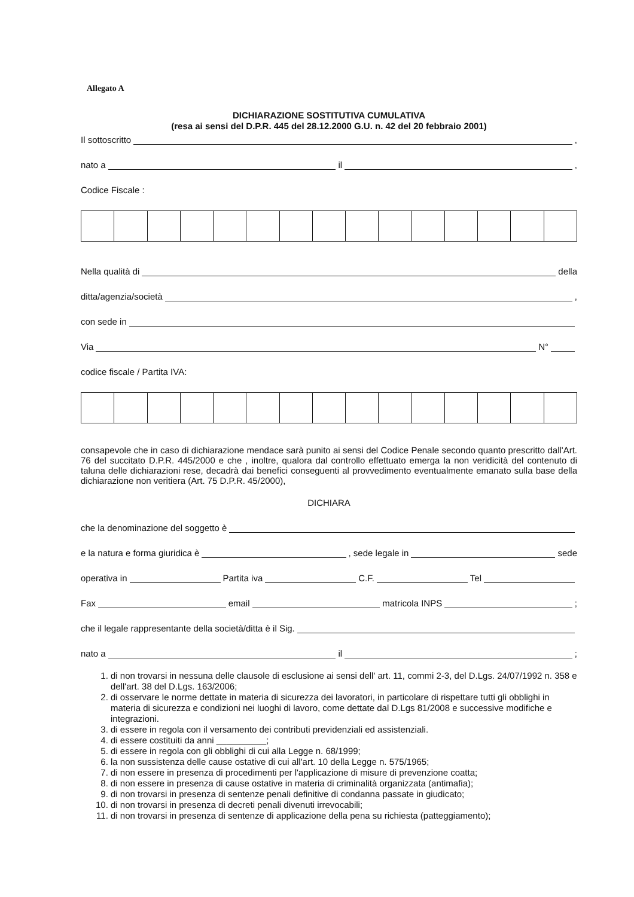Allegato A
DICHIARAZIONE SOSTITUTIVA CUMULATIVA
(resa ai sensi del D.P.R. 445 del 28.12.2000 G.U. n. 42 del 20 febbraio 2001)
Il sottoscritto ,
nato a il ,
Codice Fiscale :
Nella qualità di della
ditta/agenzia/società ,
con sede in
Via N°
codice fiscale / Partita IVA:
consapevole che in caso di dichiarazione mendace sarà punito ai sensi del Codice Penale secondo quanto prescritto dall'Art. 76 del succitato D.P.R. 445/2000 e che , inoltre, qualora dal controllo effettuato emerga la non veridicità del contenuto di taluna delle dichiarazioni rese, decadrà dai benefici conseguenti al provvedimento eventualmente emanato sulla base della dichiarazione non veritiera (Art. 75 D.P.R. 45/2000),
DICHIARA
che la denominazione del soggetto è
e la natura e forma giuridica è , sede legale in sede
operativa in Partita iva C.F. Tel
Fax email matricola INPS ;
che il legale rappresentante della società/ditta è il Sig.
nato a il ;
1. di non trovarsi in nessuna delle clausole di esclusione ai sensi dell' art. 11, commi 2-3, del D.Lgs. 24/07/1992 n. 358 e dell'art. 38 del D.Lgs. 163/2006;
2. di osservare le norme dettate in materia di sicurezza dei lavoratori, in particolare di rispettare tutti gli obblighi in materia di sicurezza e condizioni nei luoghi di lavoro, come dettate dal D.Lgs 81/2008 e successive modifiche e integrazioni.
3. di essere in regola con il versamento dei contributi previdenziali ed assistenziali.
4. di essere costituiti da anni __________;
5. di essere in regola con gli obblighi di cui alla Legge n. 68/1999;
6. la non sussistenza delle cause ostative di cui all'art. 10 della Legge n. 575/1965;
7. di non essere in presenza di procedimenti per l'applicazione di misure di prevenzione coatta;
8. di non essere in presenza di cause ostative in materia di criminalità organizzata (antimafia);
9. di non trovarsi in presenza di sentenze penali definitive di condanna passate in giudicato;
10. di non trovarsi in presenza di decreti penali divenuti irrevocabili;
11. di non trovarsi in presenza di sentenze di applicazione della pena su richiesta (patteggiamento);